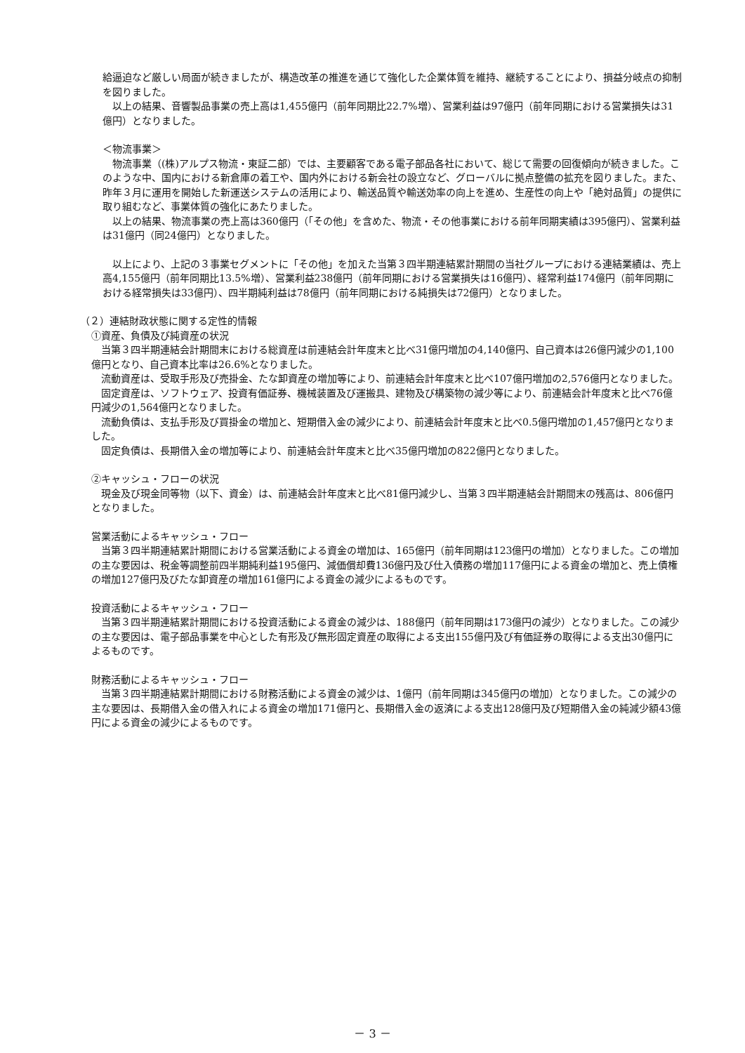給逼迫など厳しい局面が続きましたが、構造改革の推進を通じて強化した企業体質を維持、継続することにより、損益分岐点の抑制を図りました。
　以上の結果、音響製品事業の売上高は1,455億円（前年同期比22.7%増）、営業利益は97億円（前年同期における営業損失は31億円）となりました。
＜物流事業＞
　物流事業（(株)アルプス物流・東証二部）では、主要顧客である電子部品各社において、総じて需要の回復傾向が続きました。このような中、国内における新倉庫の着工や、国内外における新会社の設立など、グローバルに拠点整備の拡充を図りました。また、昨年３月に運用を開始した新運送システムの活用により、輸送品質や輸送効率の向上を進め、生産性の向上や「絶対品質」の提供に取り組むなど、事業体質の強化にあたりました。
　以上の結果、物流事業の売上高は360億円（「その他」を含めた、物流・その他事業における前年同期実績は395億円）、営業利益は31億円（同24億円）となりました。
　以上により、上記の３事業セグメントに「その他」を加えた当第３四半期連結累計期間の当社グループにおける連結業績は、売上高4,155億円（前年同期比13.5%増）、営業利益238億円（前年同期における営業損失は16億円）、経常利益174億円（前年同期における経常損失は33億円）、四半期純利益は78億円（前年同期における純損失は72億円）となりました。
（２）連結財政状態に関する定性的情報
①資産、負債及び純資産の状況
　当第３四半期連結会計期間末における総資産は前連結会計年度末と比べ31億円増加の4,140億円、自己資本は26億円減少の1,100億円となり、自己資本比率は26.6%となりました。
　流動資産は、受取手形及び売掛金、たな卸資産の増加等により、前連結会計年度末と比べ107億円増加の2,576億円となりました。
　固定資産は、ソフトウェア、投資有価証券、機械装置及び運搬具、建物及び構築物の減少等により、前連結会計年度末と比べ76億円減少の1,564億円となりました。
　流動負債は、支払手形及び買掛金の増加と、短期借入金の減少により、前連結会計年度末と比べ0.5億円増加の1,457億円となりました。
　固定負債は、長期借入金の増加等により、前連結会計年度末と比べ35億円増加の822億円となりました。
②キャッシュ・フローの状況
　現金及び現金同等物（以下、資金）は、前連結会計年度末と比べ81億円減少し、当第３四半期連結会計期間末の残高は、806億円となりました。
営業活動によるキャッシュ・フロー
　当第３四半期連結累計期間における営業活動による資金の増加は、165億円（前年同期は123億円の増加）となりました。この増加の主な要因は、税金等調整前四半期純利益195億円、減価償却費136億円及び仕入債務の増加117億円による資金の増加と、売上債権の増加127億円及びたな卸資産の増加161億円による資金の減少によるものです。
投資活動によるキャッシュ・フロー
　当第３四半期連結累計期間における投資活動による資金の減少は、188億円（前年同期は173億円の減少）となりました。この減少の主な要因は、電子部品事業を中心とした有形及び無形固定資産の取得による支出155億円及び有価証券の取得による支出30億円によるものです。
財務活動によるキャッシュ・フロー
　当第３四半期連結累計期間における財務活動による資金の減少は、1億円（前年同期は345億円の増加）となりました。この減少の主な要因は、長期借入金の借入れによる資金の増加171億円と、長期借入金の返済による支出128億円及び短期借入金の純減少額43億円による資金の減少によるものです。
－ 3 －